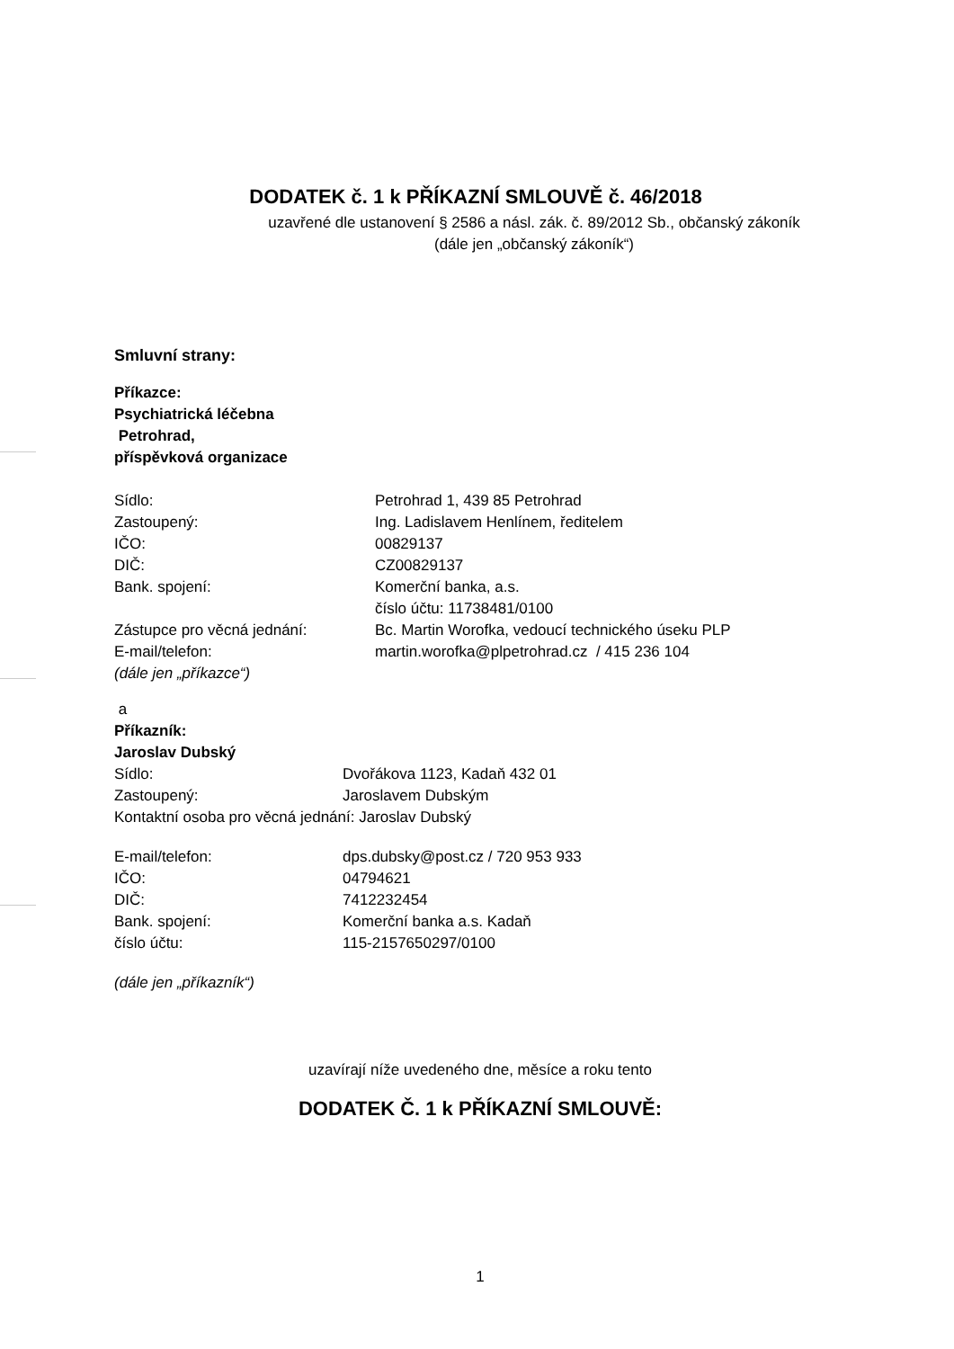DODATEK č. 1 k PŘÍKAZNÍ SMLOUVĚ č. 46/2018
uzavřené dle ustanovení § 2586 a násl. zák. č. 89/2012 Sb., občanský zákoník
(dále jen „občanský zákoník“)
Smluvní strany:
Příkazce:
Psychiatrická léčebna
Petrohrad,
příspěvková organizace
| Sídlo: | Petrohrad 1, 439 85 Petrohrad |
| Zastoupený: | Ing. Ladislavem Henlínem, ředitelem |
| IČO: | 00829137 |
| DIČ: | CZ00829137 |
| Bank. spojení: | Komerční banka, a.s. číslo účtu: 11738481/0100 |
| Zástupce pro věcná jednání: | Bc. Martin Worofka, vedoucí technického úseku PLP |
| E-mail/telefon: | martin.worofka@plpetrohrad.cz / 415 236 104 |
(dále jen „příkazce“)
a
Příkazník:
Jaroslav Dubský
| Sídlo: | Dvořákova 1123, Kadaň 432 01 |
| Zastoupený: | Jaroslavem Dubským |
Kontaktní osoba pro věcná jednání: Jaroslav Dubský
| E-mail/telefon: | dps.dubsky@post.cz / 720 953 933 |
| IČO: | 04794621 |
| DIČ: | 7412232454 |
| Bank. spojení: | Komerční banka a.s. Kadaň |
| číslo účtu: | 115-2157650297/0100 |
(dále jen „příkazník“)
uzavírají níže uvedeného dne, měsíce a roku tento
DODATEK Č. 1 k PŘÍKAZNÍ SMLOUVĚ:
1